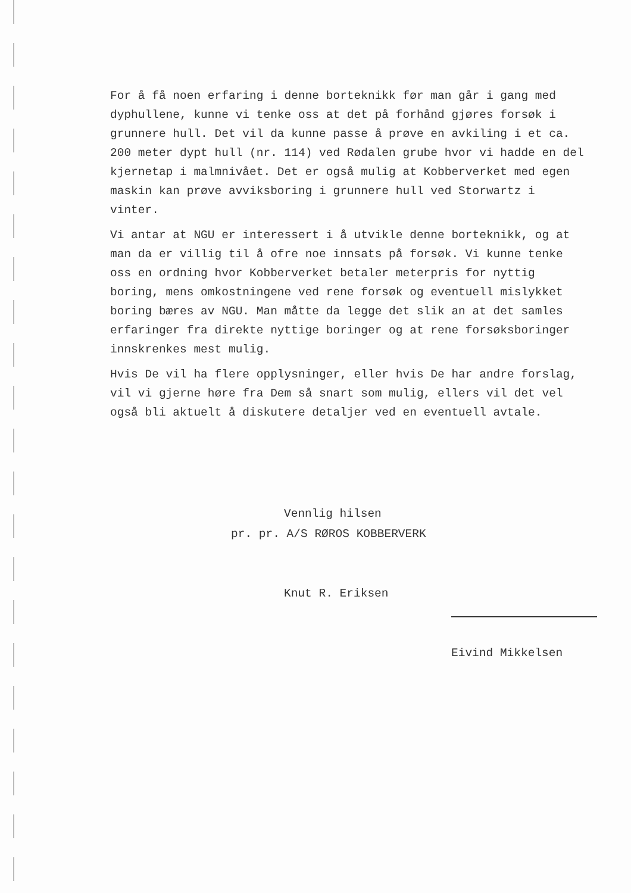For å få noen erfaring i denne borteknikk før man går i gang med dyphullene, kunne vi tenke oss at det på forhånd gjøres forsøk i grunnere hull. Det vil da kunne passe å prøve en avkiling i et ca. 200 meter dypt hull (nr. 114) ved Rødalen grube hvor vi hadde en del kjernetap i malmnivået. Det er også mulig at Kobberverket med egen maskin kan prøve avviksboring i grunnere hull ved Storwartz i vinter.
Vi antar at NGU er interessert i å utvikle denne borteknikk, og at man da er villig til å ofre noe innsats på forsøk. Vi kunne tenke oss en ordning hvor Kobberverket betaler meterpris for nyttig boring, mens omkostningene ved rene forsøk og eventuell mislykket boring bæres av NGU. Man måtte da legge det slik an at det samles erfaringer fra direkte nyttige boringer og at rene forsøksboringer innskrenkes mest mulig.
Hvis De vil ha flere opplysninger, eller hvis De har andre forslag, vil vi gjerne høre fra Dem så snart som mulig, ellers vil det vel også bli aktuelt å diskutere detaljer ved en eventuell avtale.
Vennlig hilsen
pr. pr. A/S RØROS KOBBERVERK
Knut R. Eriksen
Eivind Mikkelsen